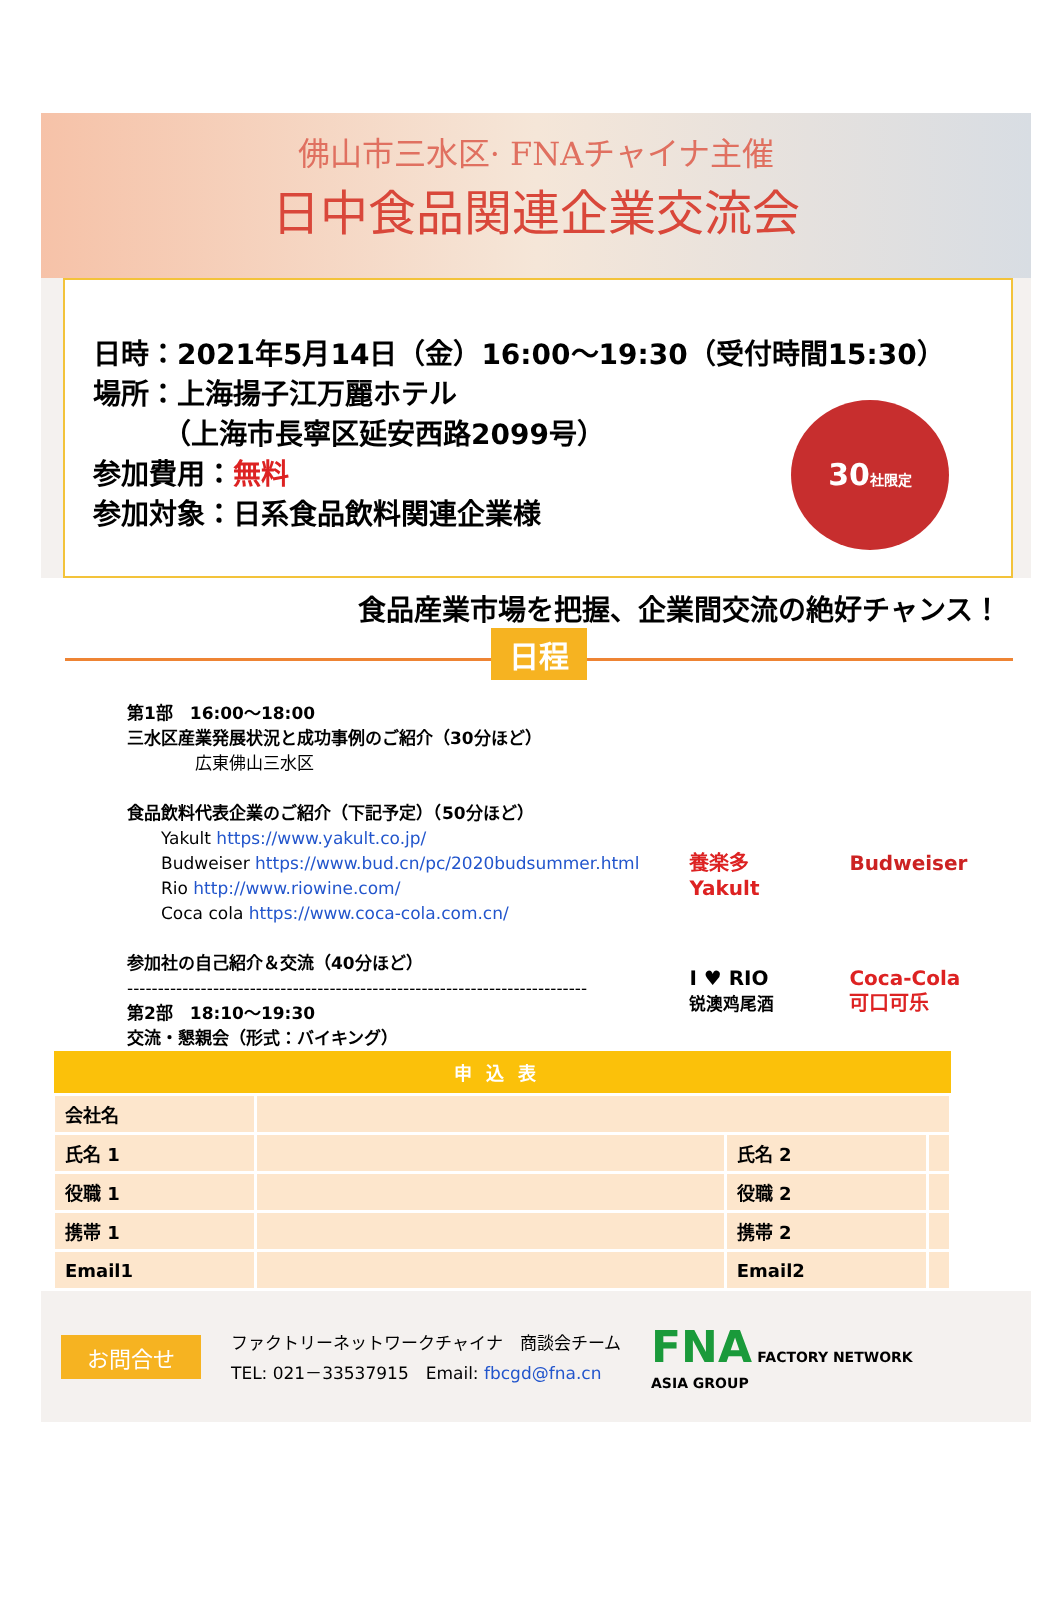佛山市三水区· FNAチャイナ主催
日中食品関連企業交流会
日時：2021年5月14日（金）16:00～19:30（受付時間15:30）
場所：上海揚子江万麗ホテル
　　　（上海市長寧区延安西路2099号）
参加費用：無料
参加対象：日系食品飲料関連企業様
30社限定
食品産業市場を把握、企業間交流の絶好チャンス！
日程
第1部　16:00～18:00
三水区産業発展状況と成功事例のご紹介（30分ほど）
　　　　広東佛山三水区
食品飲料代表企業のご紹介（下記予定）（50分ほど）
　　Yakult https://www.yakult.co.jp/
　　Budweiser https://www.bud.cn/pc/2020budsummer.html
　　Rio http://www.riowine.com/
　　Coca cola https://www.coca-cola.com.cn/
参加社の自己紹介＆交流（40分ほど）
---------------------------------------------------------------------------
第2部　18:10～19:30
交流・懇親会（形式：バイキング）
養楽多
Yakult
Budweiser
I ♥ RIO
锐澳鸡尾酒
Coca-Cola
可口可乐
| 申込表 | | | |
| --- | --- | --- | --- |
| 会社名 | | | |
| 氏名 1 | | 氏名 2 | |
| 役職 1 | | 役職 2 | |
| 携帯 1 | | 携帯 2 | |
| Email1 | | Email2 | |
お問合せ
ファクトリーネットワークチャイナ　商談会チーム
TEL: 021－33537915　Email: fbcgd@fna.cn
FNA FACTORY NETWORK
ASIA GROUP